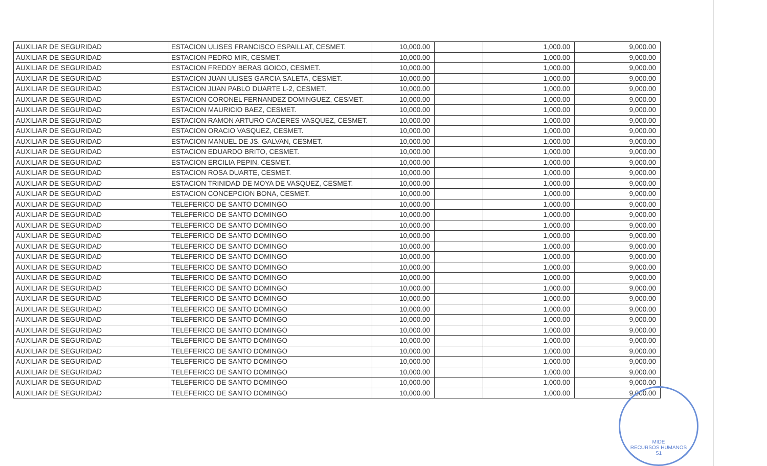| AUXILIAR DE SEGURIDAD | ESTACION ULISES FRANCISCO ESPAILLAT, CESMET. | 10,000.00 | | 1,000.00 | 9,000.00 |
| AUXILIAR DE SEGURIDAD | ESTACION PEDRO MIR, CESMET. | 10,000.00 | | 1,000.00 | 9,000.00 |
| AUXILIAR DE SEGURIDAD | ESTACION FREDDY BERAS GOICO, CESMET. | 10,000.00 | | 1,000.00 | 9,000.00 |
| AUXILIAR DE SEGURIDAD | ESTACION JUAN ULISES GARCIA SALETA, CESMET. | 10,000.00 | | 1,000.00 | 9,000.00 |
| AUXILIAR DE SEGURIDAD | ESTACION JUAN PABLO DUARTE L-2, CESMET. | 10,000.00 | | 1,000.00 | 9,000.00 |
| AUXILIAR DE SEGURIDAD | ESTACION CORONEL FERNANDEZ DOMINGUEZ, CESMET. | 10,000.00 | | 1,000.00 | 9,000.00 |
| AUXILIAR DE SEGURIDAD | ESTACION MAURICIO BAEZ, CESMET. | 10,000.00 | | 1,000.00 | 9,000.00 |
| AUXILIAR DE SEGURIDAD | ESTACION RAMON ARTURO CACERES VASQUEZ, CESMET. | 10,000.00 | | 1,000.00 | 9,000.00 |
| AUXILIAR DE SEGURIDAD | ESTACION ORACIO VASQUEZ, CESMET. | 10,000.00 | | 1,000.00 | 9,000.00 |
| AUXILIAR DE SEGURIDAD | ESTACION MANUEL DE JS. GALVAN, CESMET. | 10,000.00 | | 1,000.00 | 9,000.00 |
| AUXILIAR DE SEGURIDAD | ESTACION EDUARDO BRITO, CESMET. | 10,000.00 | | 1,000.00 | 9,000.00 |
| AUXILIAR DE SEGURIDAD | ESTACION ERCILIA PEPIN, CESMET. | 10,000.00 | | 1,000.00 | 9,000.00 |
| AUXILIAR DE SEGURIDAD | ESTACION ROSA DUARTE, CESMET. | 10,000.00 | | 1,000.00 | 9,000.00 |
| AUXILIAR DE SEGURIDAD | ESTACION TRINIDAD DE MOYA DE VASQUEZ, CESMET. | 10,000.00 | | 1,000.00 | 9,000.00 |
| AUXILIAR DE SEGURIDAD | ESTACION CONCEPCION BONA, CESMET. | 10,000.00 | | 1,000.00 | 9,000.00 |
| AUXILIAR DE SEGURIDAD | TELEFERICO DE SANTO DOMINGO | 10,000.00 | | 1,000.00 | 9,000.00 |
| AUXILIAR DE SEGURIDAD | TELEFERICO DE SANTO DOMINGO | 10,000.00 | | 1,000.00 | 9,000.00 |
| AUXILIAR DE SEGURIDAD | TELEFERICO DE SANTO DOMINGO | 10,000.00 | | 1,000.00 | 9,000.00 |
| AUXILIAR DE SEGURIDAD | TELEFERICO DE SANTO DOMINGO | 10,000.00 | | 1,000.00 | 9,000.00 |
| AUXILIAR DE SEGURIDAD | TELEFERICO DE SANTO DOMINGO | 10,000.00 | | 1,000.00 | 9,000.00 |
| AUXILIAR DE SEGURIDAD | TELEFERICO DE SANTO DOMINGO | 10,000.00 | | 1,000.00 | 9,000.00 |
| AUXILIAR DE SEGURIDAD | TELEFERICO DE SANTO DOMINGO | 10,000.00 | | 1,000.00 | 9,000.00 |
| AUXILIAR DE SEGURIDAD | TELEFERICO DE SANTO DOMINGO | 10,000.00 | | 1,000.00 | 9,000.00 |
| AUXILIAR DE SEGURIDAD | TELEFERICO DE SANTO DOMINGO | 10,000.00 | | 1,000.00 | 9,000.00 |
| AUXILIAR DE SEGURIDAD | TELEFERICO DE SANTO DOMINGO | 10,000.00 | | 1,000.00 | 9,000.00 |
| AUXILIAR DE SEGURIDAD | TELEFERICO DE SANTO DOMINGO | 10,000.00 | | 1,000.00 | 9,000.00 |
| AUXILIAR DE SEGURIDAD | TELEFERICO DE SANTO DOMINGO | 10,000.00 | | 1,000.00 | 9,000.00 |
| AUXILIAR DE SEGURIDAD | TELEFERICO DE SANTO DOMINGO | 10,000.00 | | 1,000.00 | 9,000.00 |
| AUXILIAR DE SEGURIDAD | TELEFERICO DE SANTO DOMINGO | 10,000.00 | | 1,000.00 | 9,000.00 |
| AUXILIAR DE SEGURIDAD | TELEFERICO DE SANTO DOMINGO | 10,000.00 | | 1,000.00 | 9,000.00 |
| AUXILIAR DE SEGURIDAD | TELEFERICO DE SANTO DOMINGO | 10,000.00 | | 1,000.00 | 9,000.00 |
| AUXILIAR DE SEGURIDAD | TELEFERICO DE SANTO DOMINGO | 10,000.00 | | 1,000.00 | 9,000.00 |
| AUXILIAR DE SEGURIDAD | TELEFERICO DE SANTO DOMINGO | 10,000.00 | | 1,000.00 | 9,000.00 |
| AUXILIAR DE SEGURIDAD | TELEFERICO DE SANTO DOMINGO | 10,000.00 | | 1,000.00 | 9,000.00 |
MIDE
RECURSOS HUMANOS
S1